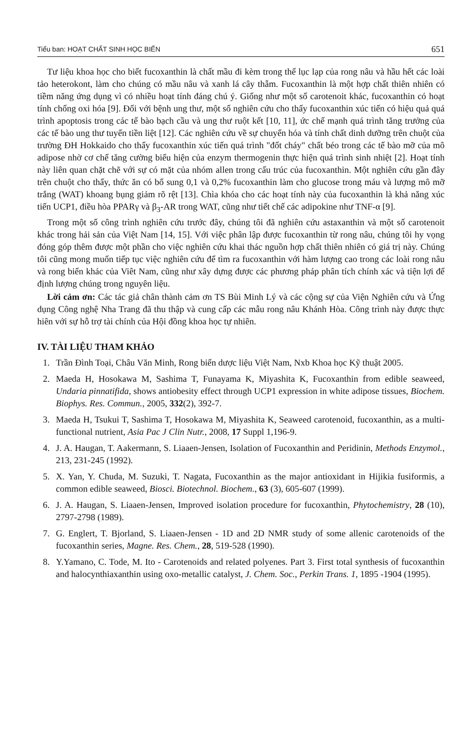Tiểu ban: HOẠT CHẤT SINH HỌC BIỂN 651
Tư liệu khoa học cho biết fucoxanthin là chất mầu đi kèm trong thể lục lạp của rong nâu và hầu hết các loài tảo heterokont, làm cho chúng có mầu nâu và xanh lá cây thẫm. Fucoxanthin là một hợp chất thiên nhiên có tiềm năng ứng dụng vì có nhiều hoạt tính đáng chú ý. Giống như một số carotenoit khác, fucoxanthin có hoạt tính chống oxi hóa [9]. Đối với bệnh ung thư, một số nghiên cứu cho thấy fucoxanthin xúc tiến có hiệu quả quá trình apoptosis trong các tế bào bạch cầu và ung thư ruột kết [10, 11], ức chế mạnh quá trình tăng trưởng của các tế bào ung thư tuyến tiền liệt [12]. Các nghiên cứu về sự chuyển hóa và tính chất dinh dưỡng trên chuột của trường ĐH Hokkaido cho thấy fucoxanthin xúc tiến quá trình "đốt cháy" chất béo trong các tế bào mỡ của mô adipose nhờ cơ chế tăng cường biểu hiện của enzym thermogenin thực hiện quá trình sinh nhiệt [2]. Hoạt tính này liên quan chặt chẽ với sự có mặt của nhóm allen trong cấu trúc của fucoxanthin. Một nghiên cứu gần đây trên chuột cho thấy, thức ăn có bổ sung 0,1 và 0,2% fucoxanthin làm cho glucose trong máu và lượng mô mỡ trắng (WAT) khoang bụng giảm rõ rệt [13]. Chìa khóa cho các hoạt tính này của fucoxanthin là khả năng xúc tiến UCP1, điều hòa PPARγ và β<sub>3</sub>-AR trong WAT, cũng như tiết chế các adipokine như TNF-α [9].
Trong một số công trình nghiên cứu trước đây, chúng tôi đã nghiên cứu astaxanthin và một số carotenoit khác trong hải sản của Việt Nam [14, 15]. Với việc phân lập được fucoxanthin từ rong nâu, chúng tôi hy vọng đóng góp thêm được một phần cho việc nghiên cứu khai thác nguồn hợp chất thiên nhiên có giá trị này. Chúng tôi cũng mong muốn tiếp tục việc nghiên cứu để tìm ra fucoxanthin với hàm lượng cao trong các loài rong nâu và rong biển khác của Viêt Nam, cũng như xây dựng được các phương pháp phân tích chính xác và tiện lợi để định lượng chúng trong nguyên liệu.
Lời cảm ơn: Các tác giả chân thành cảm ơn TS Bùi Minh Lý và các cộng sự của Viện Nghiên cứu và Ứng dụng Công nghệ Nha Trang đã thu thập và cung cấp các mẫu rong nâu Khánh Hòa. Công trình này được thực hiên với sự hỗ trợ tài chính của Hội đồng khoa học tự nhiên.
IV. TÀI LIỆU THAM KHẢO
1. Trần Đình Toại, Châu Văn Minh, Rong biển dược liệu Việt Nam, Nxb Khoa học Kỹ thuật 2005.
2. Maeda H, Hosokawa M, Sashima T, Funayama K, Miyashita K, Fucoxanthin from edible seaweed, Undaria pinnatifida, shows antiobesity effect through UCP1 expression in white adipose tissues, Biochem. Biophys. Res. Commun., 2005, 332(2), 392-7.
3. Maeda H, Tsukui T, Sashima T, Hosokawa M, Miyashita K, Seaweed carotenoid, fucoxanthin, as a multi-functional nutrient, Asia Pac J Clin Nutr., 2008, 17 Suppl 1,196-9.
4. J. A. Haugan, T. Aakermann, S. Liaaen-Jensen, Isolation of Fucoxanthin and Peridinin, Methods Enzymol., 213, 231-245 (1992).
5. X. Yan, Y. Chuda, M. Suzuki, T. Nagata, Fucoxanthin as the major antioxidant in Hijikia fusiformis, a common edible seaweed, Biosci. Biotechnol. Biochem., 63 (3), 605-607 (1999).
6. J. A. Haugan, S. Liaaen-Jensen, Improved isolation procedure for fucoxanthin, Phytochemistry, 28 (10), 2797-2798 (1989).
7. G. Englert, T. Bjorland, S. Liaaen-Jensen - 1D and 2D NMR study of some allenic carotenoids of the fucoxanthin series, Magne. Res. Chem., 28, 519-528 (1990).
8. Y.Yamano, C. Tode, M. Ito - Carotenoids and related polyenes. Part 3. First total synthesis of fucoxanthin and halocynthiaxanthin using oxo-metallic catalyst, J. Chem. Soc., Perkin Trans. 1, 1895 -1904 (1995).